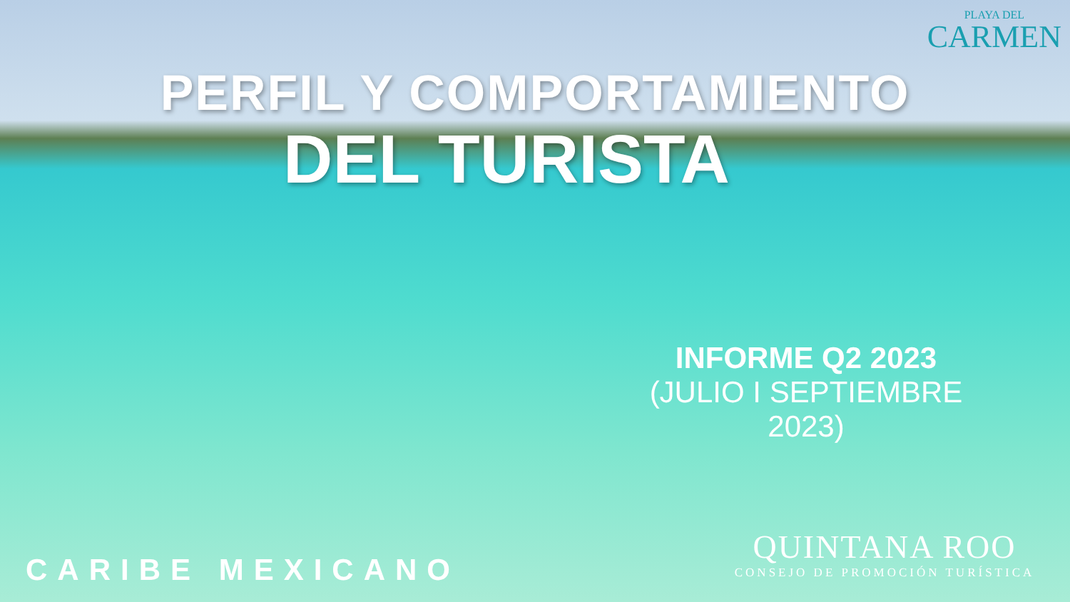PLAYA DEL
CARMEN
PERFIL Y COMPORTAMIENTO
DEL TURISTA
INFORME Q2 2023
(JULIO I SEPTIEMBRE 2023)
QUINTANA ROO
CONSEJO DE PROMOCIÓN TURÍSTICA
CARIBE MEXICANO